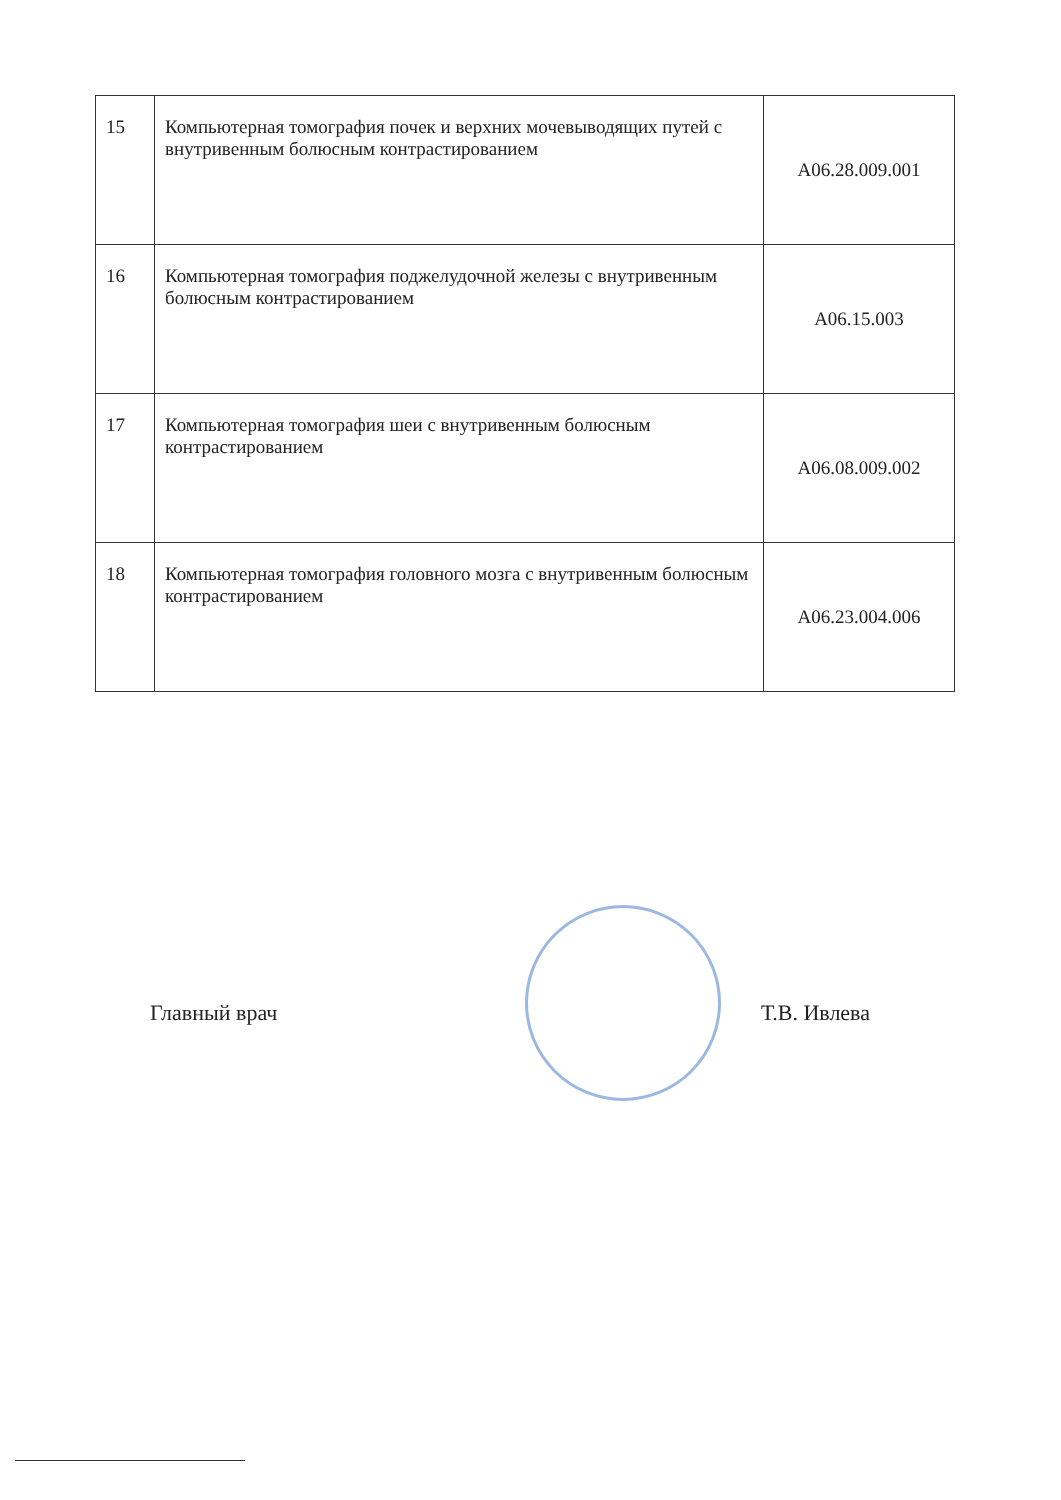| 15 | Компьютерная томография почек и верхних мочевыводящих путей с внутривенным болюсным контрастированием | A06.28.009.001 |
| 16 | Компьютерная томография поджелудочной железы с внутривенным болюсным контрастированием | A06.15.003 |
| 17 | Компьютерная томография шеи с внутривенным болюсным контрастированием | A06.08.009.002 |
| 18 | Компьютерная томография головного мозга с внутривенным болюсным контрастированием | A06.23.004.006 |
Главный врач Т.В. Ивлева